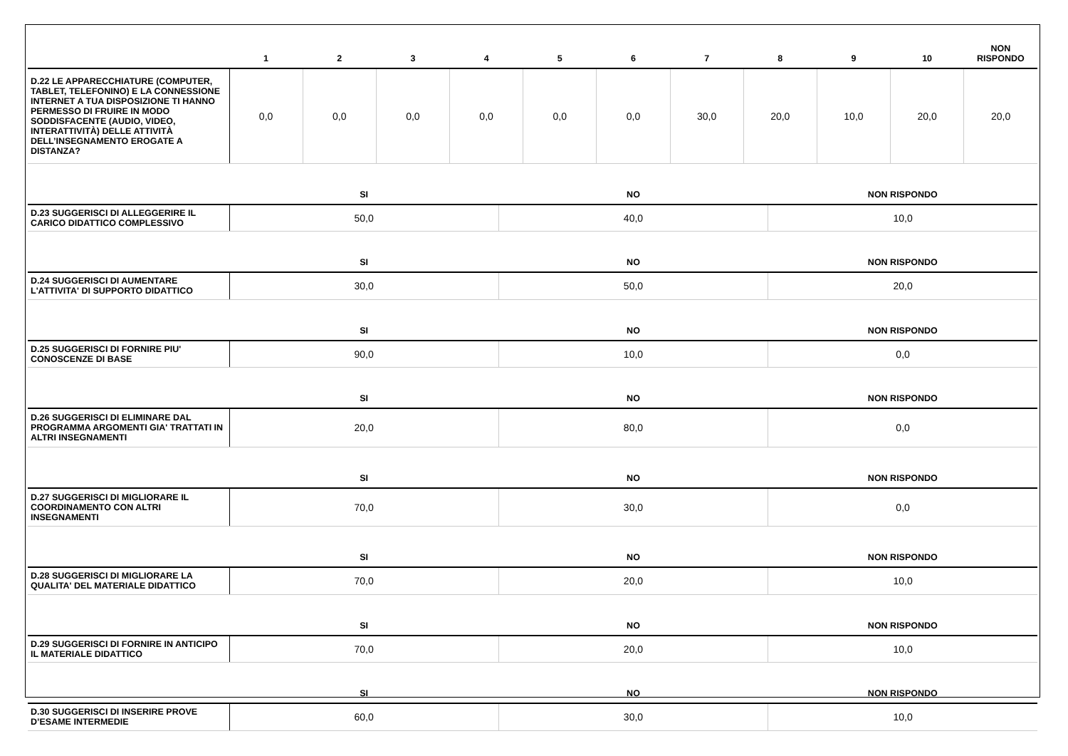| | 1 | 2 | 3 | 4 | 5 | 6 | 7 | 8 | 9 | 10 | NON RISPONDO |
| --- | --- | --- | --- | --- | --- | --- | --- | --- | --- | --- | --- |
| D.22 LE APPARECCHIATURE (COMPUTER, TABLET, TELEFONINO) E LA CONNESSIONE INTERNET A TUA DISPOSIZIONE TI HANNO PERMESSO DI FRUIRE IN MODO SODDISFACENTE (AUDIO, VIDEO, INTERATTIVITÀ) DELLE ATTIVITÀ DELL’INSEGNAMENTO EROGATE A DISTANZA? | 0,0 | 0,0 | 0,0 | 0,0 | 0,0 | 0,0 | 30,0 | 20,0 | 10,0 | 20,0 | 20,0 |
| | SI | NO | NON RISPONDO |
| --- | --- | --- | --- |
| D.23 SUGGERISCI DI ALLEGGERIRE IL CARICO DIDATTICO COMPLESSIVO | 50,0 | 40,0 | 10,0 |
| | SI | NO | NON RISPONDO |
| D.24 SUGGERISCI DI AUMENTARE L'ATTIVITA' DI SUPPORTO DIDATTICO | 30,0 | 50,0 | 20,0 |
| | SI | NO | NON RISPONDO |
| D.25 SUGGERISCI DI FORNIRE PIU' CONOSCENZE DI BASE | 90,0 | 10,0 | 0,0 |
| | SI | NO | NON RISPONDO |
| D.26 SUGGERISCI DI ELIMINARE DAL PROGRAMMA ARGOMENTI GIA' TRATTATI IN ALTRI INSEGNAMENTI | 20,0 | 80,0 | 0,0 |
| | SI | NO | NON RISPONDO |
| D.27 SUGGERISCI DI MIGLIORARE IL COORDINAMENTO CON ALTRI INSEGNAMENTI | 70,0 | 30,0 | 0,0 |
| | SI | NO | NON RISPONDO |
| D.28 SUGGERISCI DI MIGLIORARE LA QUALITA' DEL MATERIALE DIDATTICO | 70,0 | 20,0 | 10,0 |
| | SI | NO | NON RISPONDO |
| D.29 SUGGERISCI DI FORNIRE IN ANTICIPO IL MATERIALE DIDATTICO | 70,0 | 20,0 | 10,0 |
| | SI | NO | NON RISPONDO |
| D.30 SUGGERISCI DI INSERIRE PROVE D’ESAME INTERMEDIE | 60,0 | 30,0 | 10,0 |